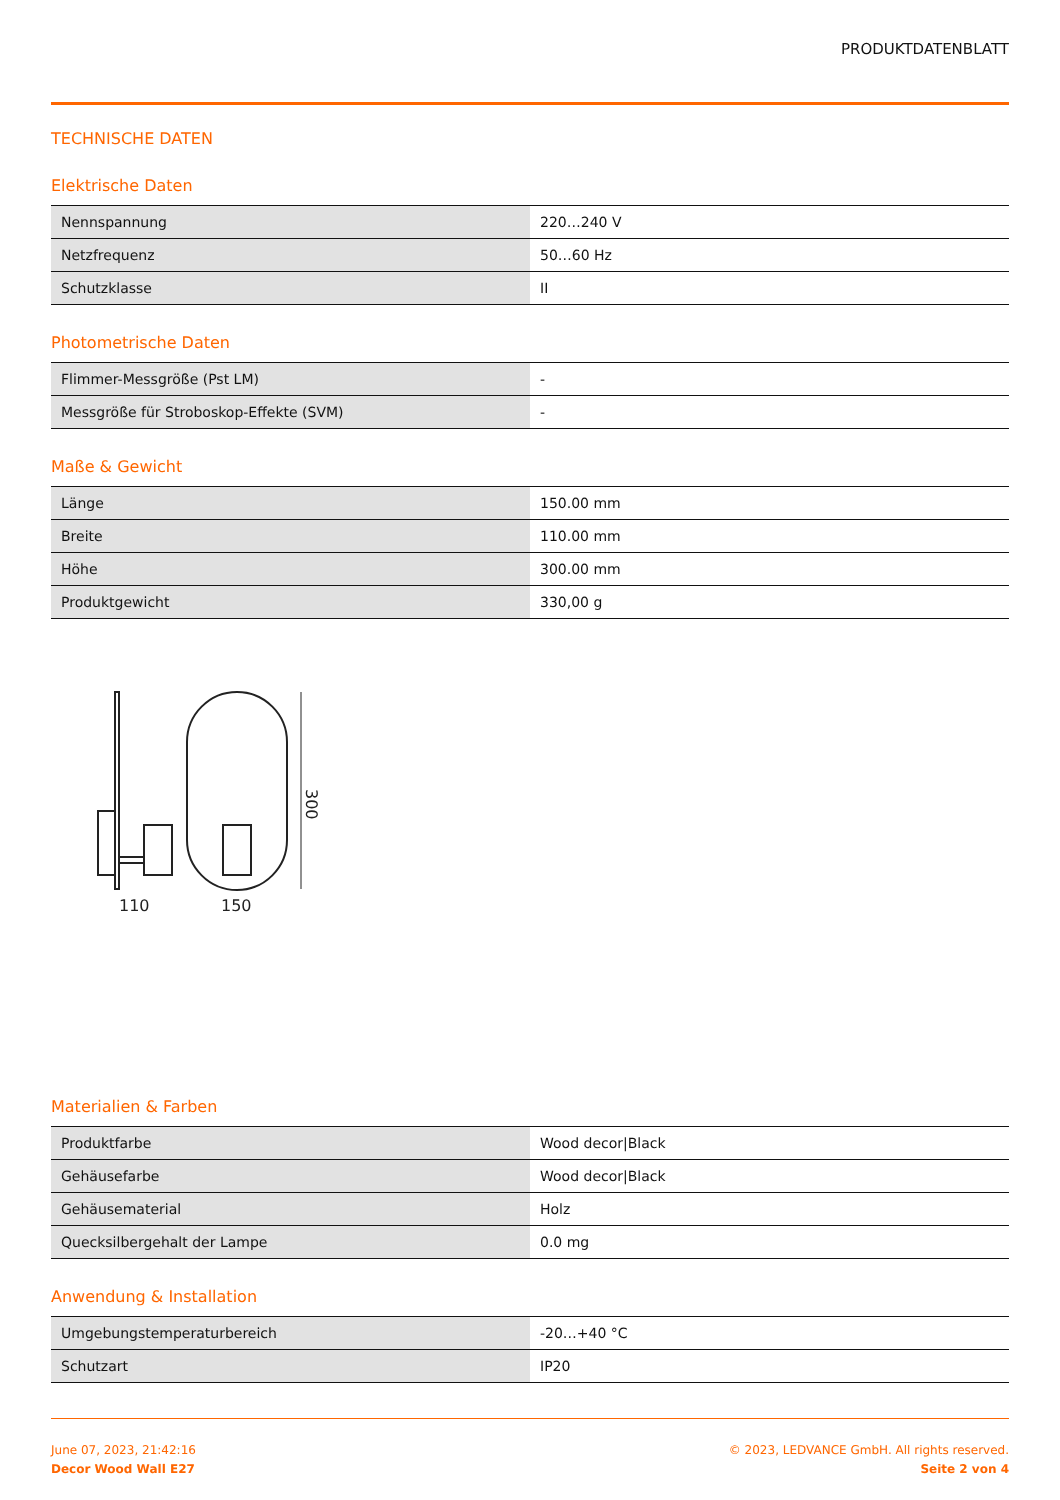PRODUKTDATENBLATT
TECHNISCHE DATEN
Elektrische Daten
| Nennspannung | 220…240 V |
| Netzfrequenz | 50…60 Hz |
| Schutzklasse | II |
Photometrische Daten
| Flimmer-Messgröße (Pst LM) | - |
| Messgröße für Stroboskop-Effekte (SVM) | - |
Maße & Gewicht
| Länge | 150.00 mm |
| Breite | 110.00 mm |
| Höhe | 300.00 mm |
| Produktgewicht | 330,00 g |
300
110
150
Materialien & Farben
| Produktfarbe | Wood decor/Black |
| Gehäusefarbe | Wood decor/Black |
| Gehäusematerial | Holz |
| Quecksilbergehalt der Lampe | 0.0 mg |
Anwendung & Installation
| Umgebungstemperaturbereich | -20…+40 °C |
| Schutzart | IP20 |
June 07, 2023, 21:42:16
Decor Wood Wall E27
© 2023, LEDVANCE GmbH. All rights reserved.
Seite 2 von 4